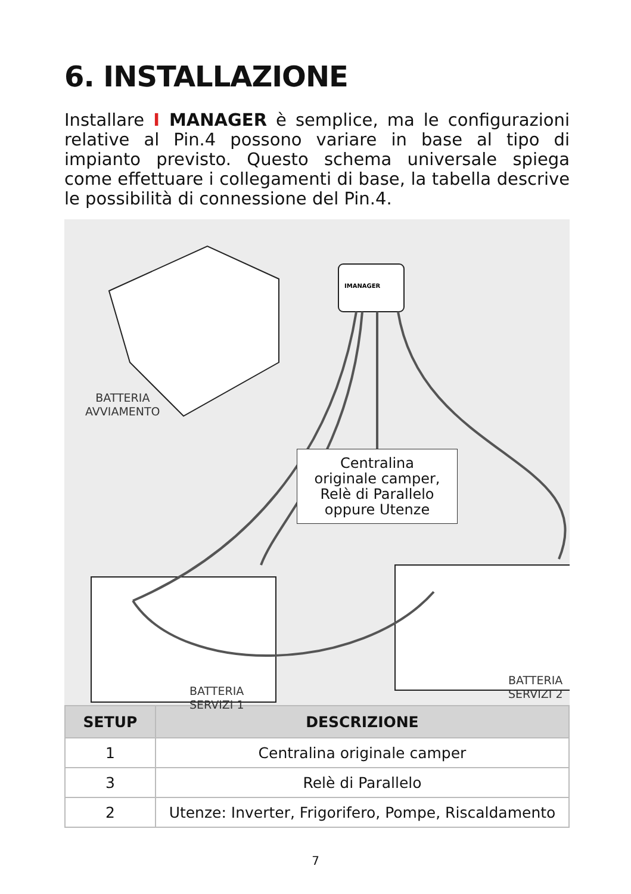6. INSTALLAZIONE
Installare I MANAGER è semplice, ma le configurazioni relative al Pin.4 possono variare in base al tipo di impianto previsto. Questo schema universale spiega come effettuare i collegamenti di base, la tabella descrive le possibilità di connessione del Pin.4.
IMANAGER
Centralina
originale camper,
Relè di Parallelo
oppure Utenze
BATTERIA
AVVIAMENTO
BATTERIA
SERVIZI 1
BATTERIA
SERVIZI 2
| SETUP | DESCRIZIONE |
| --- | --- |
| 1 | Centralina originale camper |
| 3 | Relè di Parallelo |
| 2 | Utenze: Inverter, Frigorifero, Pompe, Riscaldamento |
7